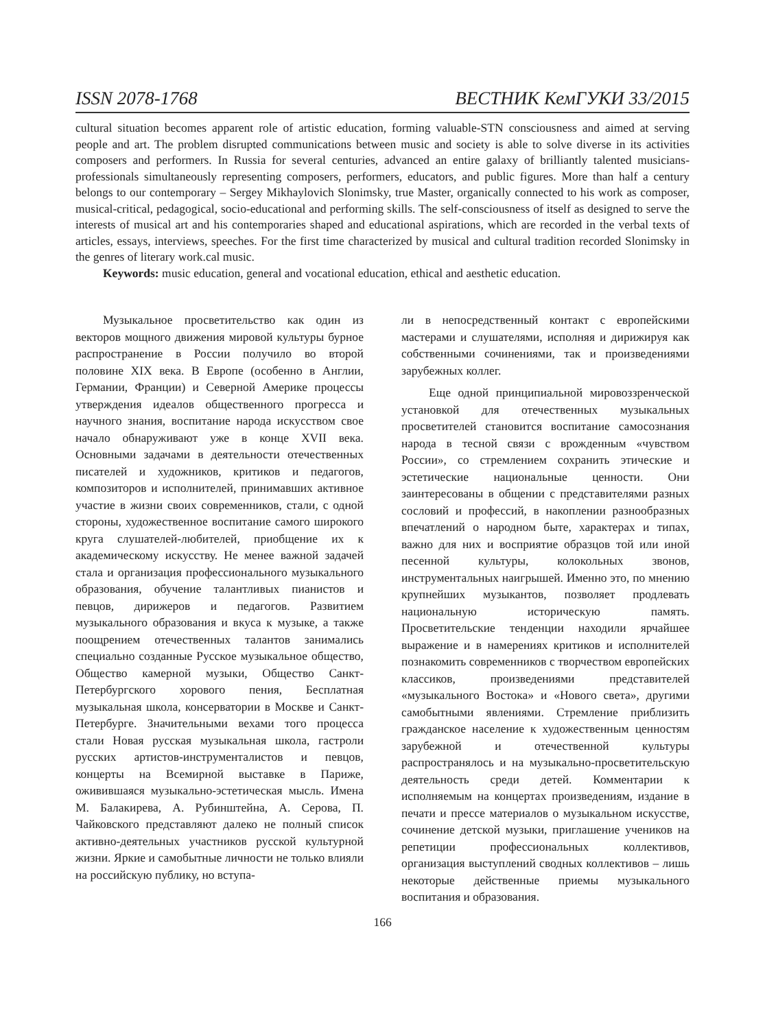ISSN 2078-1768 ВЕСТНИК КемГУКИ 33/2015
cultural situation becomes apparent role of artistic education, forming valuable-STN consciousness and aimed at serving people and art. The problem disrupted communications between music and society is able to solve diverse in its activities composers and performers. In Russia for several centuries, advanced an entire galaxy of brilliantly talented musicians-professionals simultaneously representing composers, performers, educators, and public figures. More than half a century belongs to our contemporary – Sergey Mikhaylovich Slonimsky, true Master, organically connected to his work as composer, musical-critical, pedagogical, socio-educational and performing skills. The self-consciousness of itself as designed to serve the interests of musical art and his contemporaries shaped and educational aspirations, which are recorded in the verbal texts of articles, essays, interviews, speeches. For the first time characterized by musical and cultural tradition recorded Slonimsky in the genres of literary work.cal music.
Keywords: music education, general and vocational education, ethical and aesthetic education.
Музыкальное просветительство как один из векторов мощного движения мировой культуры бурное распространение в России получило во второй половине XIX века. В Европе (особенно в Англии, Германии, Франции) и Северной Америке процессы утверждения идеалов общественного прогресса и научного знания, воспитание народа искусством свое начало обнаруживают уже в конце XVII века. Основными задачами в деятельности отечественных писателей и художников, критиков и педагогов, композиторов и исполнителей, принимавших активное участие в жизни своих современников, стали, с одной стороны, художественное воспитание самого широкого круга слушателей-любителей, приобщение их к академическому искусству. Не менее важной задачей стала и организация профессионального музыкального образования, обучение талантливых пианистов и певцов, дирижеров и педагогов. Развитием музыкального образования и вкуса к музыке, а также поощрением отечественных талантов занимались специально созданные Русское музыкальное общество, Общество камерной музыки, Общество Санкт-Петербургского хорового пения, Бесплатная музыкальная школа, консерватории в Москве и Санкт-Петербурге. Значительными вехами того процесса стали Новая русская музыкальная школа, гастроли русских артистов-инструменталистов и певцов, концерты на Всемирной выставке в Париже, оживившаяся музыкально-эстетическая мысль. Имена М. Балакирева, А. Рубинштейна, А. Серова, П. Чайковского представляют далеко не полный список активно-деятельных участников русской культурной жизни. Яркие и самобытные личности не только влияли на российскую публику, но вступа-
ли в непосредственный контакт с европейскими мастерами и слушателями, исполняя и дирижируя как собственными сочинениями, так и произведениями зарубежных коллег.
Еще одной принципиальной мировоззренческой установкой для отечественных музыкальных просветителей становится воспитание самосознания народа в тесной связи с врожденным «чувством России», со стремлением сохранить этические и эстетические национальные ценности. Они заинтересованы в общении с представителями разных сословий и профессий, в накоплении разнообразных впечатлений о народном быте, характерах и типах, важно для них и восприятие образцов той или иной песенной культуры, колокольных звонов, инструментальных наигрышей. Именно это, по мнению крупнейших музыкантов, позволяет продлевать национальную историческую память. Просветительские тенденции находили ярчайшее выражение и в намерениях критиков и исполнителей познакомить современников с творчеством европейских классиков, произведениями представителей «музыкального Востока» и «Нового света», другими самобытными явлениями. Стремление приблизить гражданское население к художественным ценностям зарубежной и отечественной культуры распространялось и на музыкально-просветительскую деятельность среди детей. Комментарии к исполняемым на концертах произведениям, издание в печати и прессе материалов о музыкальном искусстве, сочинение детской музыки, приглашение учеников на репетиции профессиональных коллективов, организация выступлений сводных коллективов – лишь некоторые действенные приемы музыкального воспитания и образования.
166